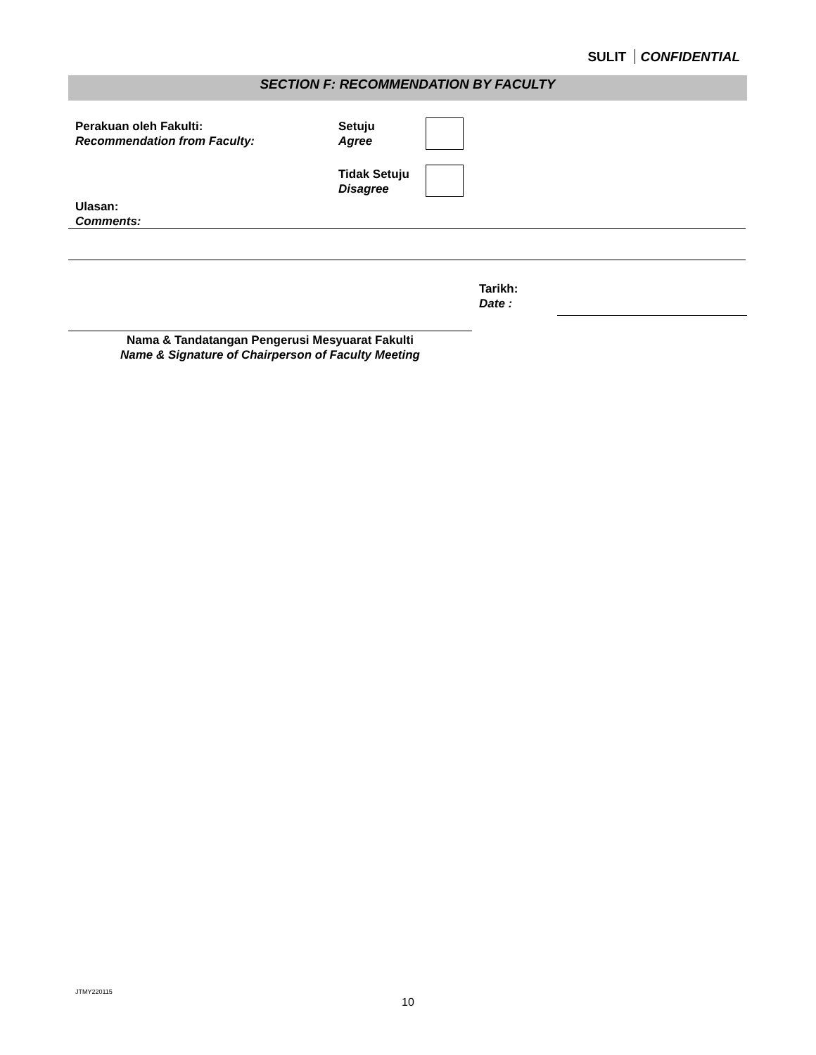SULIT CONFIDENTIAL
SECTION F: RECOMMENDATION BY FACULTY
Perakuan oleh Fakulti:
Recommendation from Faculty:
Setuju
Agree
Tidak Setuju
Disagree
Ulasan:
Comments:
Tarikh:
Date :
Nama & Tandatangan Pengerusi Mesyuarat Fakulti
Name & Signature of Chairperson of Faculty Meeting
JTMY220115
10